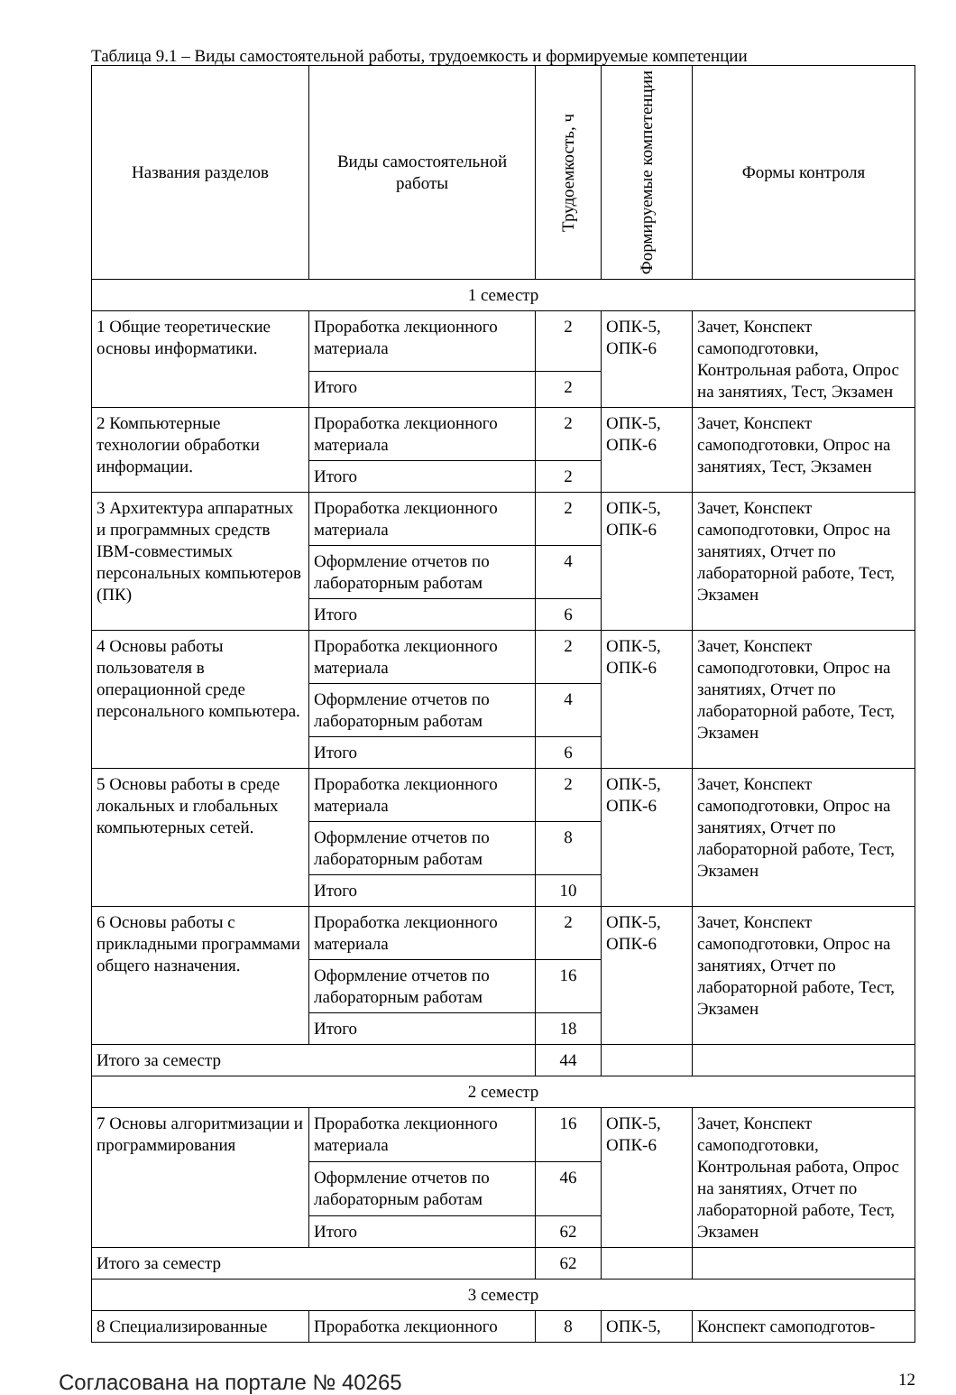Таблица 9.1 – Виды самостоятельной работы, трудоемкость и формируемые компетенции
| Названия разделов | Виды самостоятельной работы | Трудоемкость, ч | Формируемые компетенции | Формы контроля |
| --- | --- | --- | --- | --- |
| 1 семестр | | | | |
| 1 Общие теоретические основы информатики. | Проработка лекционного материала | 2 | ОПК-5, ОПК-6 | Зачет, Конспект самоподготовки, Контрольная работа, Опрос на занятиях, Тест, Экзамен |
| | Итого | 2 | | |
| 2 Компьютерные технологии обработки информации. | Проработка лекционного материала | 2 | ОПК-5, ОПК-6 | Зачет, Конспект самоподготовки, Опрос на занятиях, Тест, Экзамен |
| | Итого | 2 | | |
| 3 Архитектура аппаратных и программных средств IBM-совместимых персональных компьютеров (ПК) | Проработка лекционного материала | 2 | ОПК-5, ОПК-6 | Зачет, Конспект самоподготовки, Опрос на занятиях, Отчет по лабораторной работе, Тест, Экзамен |
| | Оформление отчетов по лабораторным работам | 4 | | |
| | Итого | 6 | | |
| 4 Основы работы пользователя в операционной среде персонального компьютера. | Проработка лекционного материала | 2 | ОПК-5, ОПК-6 | Зачет, Конспект самоподготовки, Опрос на занятиях, Отчет по лабораторной работе, Тест, Экзамен |
| | Оформление отчетов по лабораторным работам | 4 | | |
| | Итого | 6 | | |
| 5 Основы работы в среде локальных и глобальных компьютерных сетей. | Проработка лекционного материала | 2 | ОПК-5, ОПК-6 | Зачет, Конспект самоподготовки, Опрос на занятиях, Отчет по лабораторной работе, Тест, Экзамен |
| | Оформление отчетов по лабораторным работам | 8 | | |
| | Итого | 10 | | |
| 6 Основы работы с прикладными программами общего назначения. | Проработка лекционного материала | 2 | ОПК-5, ОПК-6 | Зачет, Конспект самоподготовки, Опрос на занятиях, Отчет по лабораторной работе, Тест, Экзамен |
| | Оформление отчетов по лабораторным работам | 16 | | |
| | Итого | 18 | | |
| Итого за семестр | | 44 | | |
| 2 семестр | | | | |
| 7 Основы алгоритмизации и программирования | Проработка лекционного материала | 16 | ОПК-5, ОПК-6 | Зачет, Конспект самоподготовки, Контрольная работа, Опрос на занятиях, Отчет по лабораторной работе, Тест, Экзамен |
| | Оформление отчетов по лабораторным работам | 46 | | |
| | Итого | 62 | | |
| Итого за семестр | | 62 | | |
| 3 семестр | | | | |
| 8 Специализированные | Проработка лекционного | 8 | ОПК-5, | Конспект самоподготов- |
Согласована на портале № 40265 12